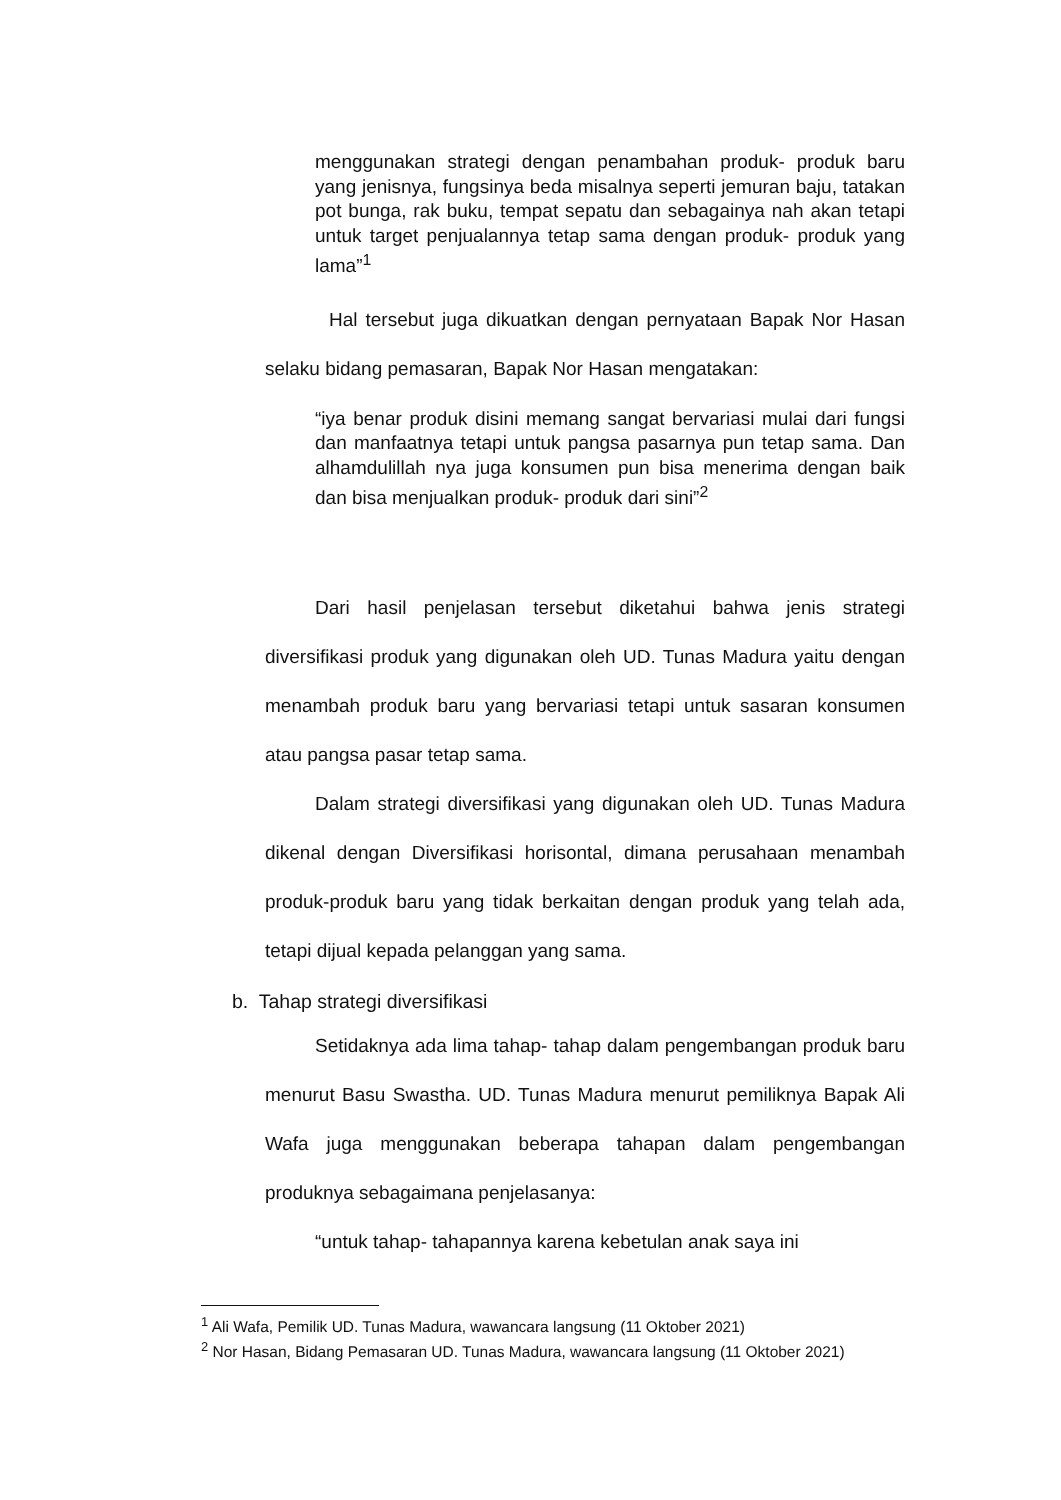menggunakan strategi dengan penambahan produk- produk baru yang jenisnya, fungsinya beda misalnya seperti jemuran baju, tatakan pot bunga, rak buku, tempat sepatu dan sebagainya nah akan tetapi untuk target penjualannya tetap sama dengan produk- produk yang lama”<sup>1</sup>
Hal tersebut juga dikuatkan dengan pernyataan Bapak Nor Hasan selaku bidang pemasaran, Bapak Nor Hasan mengatakan:
“iya benar produk disini memang sangat bervariasi mulai dari fungsi dan manfaatnya tetapi untuk pangsa pasarnya pun tetap sama. Dan alhamdulillah nya juga konsumen pun bisa menerima dengan baik dan bisa menjualkan produk- produk dari sini”<sup>2</sup>
Dari hasil penjelasan tersebut diketahui bahwa jenis strategi diversifikasi produk yang digunakan oleh UD. Tunas Madura yaitu dengan menambah produk baru yang bervariasi tetapi untuk sasaran konsumen atau pangsa pasar tetap sama.
Dalam strategi diversifikasi yang digunakan oleh UD. Tunas Madura dikenal dengan Diversifikasi horisontal, dimana perusahaan menambah produk-produk baru yang tidak berkaitan dengan produk yang telah ada, tetapi dijual kepada pelanggan yang sama.
b. Tahap strategi diversifikasi
Setidaknya ada lima tahap- tahap dalam pengembangan produk baru menurut Basu Swastha. UD. Tunas Madura menurut pemiliknya Bapak Ali Wafa juga menggunakan beberapa tahapan dalam pengembangan produknya sebagaimana penjelasanya:
“untuk tahap- tahapannya karena kebetulan anak saya ini
<sup>1</sup> Ali Wafa, Pemilik UD. Tunas Madura, wawancara langsung (11 Oktober 2021)
<sup>2</sup> Nor Hasan, Bidang Pemasaran UD. Tunas Madura, wawancara langsung (11 Oktober 2021)